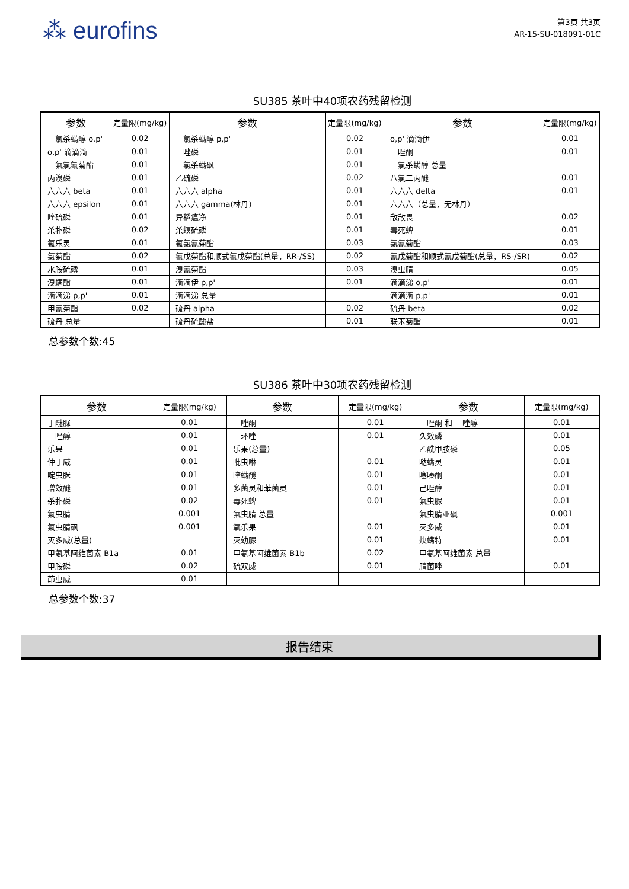⁂ eurofins
第3页 共3页
AR-15-SU-018091-01C
SU385 茶叶中40项农药残留检测
| 参数 | 定量限(mg/kg) | 参数 | 定量限(mg/kg) | 参数 | 定量限(mg/kg) |
| --- | --- | --- | --- | --- | --- |
| 三氯杀螨醇 o,p' | 0.02 | 三氯杀螨醇 p,p' | 0.02 | o,p' 滴滴伊 | 0.01 |
| o,p' 滴滴滴 | 0.01 | 三唑磷 | 0.01 | 三唑酮 | 0.01 |
| 三氟氯氰菊酯 | 0.01 | 三氯杀螨砜 | 0.01 | 三氯杀螨醇 总量 | |
| 丙溴磷 | 0.01 | 乙硫磷 | 0.02 | 八氯二丙醚 | 0.01 |
| 六六六 beta | 0.01 | 六六六 alpha | 0.01 | 六六六 delta | 0.01 |
| 六六六 epsilon | 0.01 | 六六六 gamma(林丹) | 0.01 | 六六六（总量，无林丹） | |
| 喹硫磷 | 0.01 | 异稻瘟净 | 0.01 | 敌敌畏 | 0.02 |
| 杀扑磷 | 0.02 | 杀螟硫磷 | 0.01 | 毒死蜱 | 0.01 |
| 氟乐灵 | 0.01 | 氟氯氰菊酯 | 0.03 | 氯氰菊酯 | 0.03 |
| 氯菊酯 | 0.02 | 氰戊菊酯和顺式氰戊菊酯(总量，RR-/SS) | 0.02 | 氰戊菊酯和顺式氰戊菊酯(总量，RS-/SR) | 0.02 |
| 水胺硫磷 | 0.01 | 溴氰菊酯 | 0.03 | 溴虫腈 | 0.05 |
| 溴螨酯 | 0.01 | 滴滴伊 p,p' | 0.01 | 滴滴涕 o,p' | 0.01 |
| 滴滴涕 p,p' | 0.01 | 滴滴涕 总量 | | 滴滴滴 p,p' | 0.01 |
| 甲氰菊酯 | 0.02 | 硫丹 alpha | 0.02 | 硫丹 beta | 0.02 |
| 硫丹 总量 | | 硫丹硫酸盐 | 0.01 | 联苯菊酯 | 0.01 |
总参数个数:45
SU386 茶叶中30项农药残留检测
| 参数 | 定量限(mg/kg) | 参数 | 定量限(mg/kg) | 参数 | 定量限(mg/kg) |
| --- | --- | --- | --- | --- | --- |
| 丁醚脲 | 0.01 | 三唑酮 | 0.01 | 三唑酮 和 三唑醇 | 0.01 |
| 三唑醇 | 0.01 | 三环唑 | 0.01 | 久效磷 | 0.01 |
| 乐果 | 0.01 | 乐果(总量) | | 乙酰甲胺磷 | 0.05 |
| 仲丁威 | 0.01 | 吡虫啉 | 0.01 | 哒螨灵 | 0.01 |
| 啶虫脒 | 0.01 | 喹螨醚 | 0.01 | 噻嗪酮 | 0.01 |
| 增效醚 | 0.01 | 多菌灵和苯菌灵 | 0.01 | 己唑醇 | 0.01 |
| 杀扑磷 | 0.02 | 毒死蜱 | 0.01 | 氟虫脲 | 0.01 |
| 氟虫腈 | 0.001 | 氟虫腈 总量 | | 氟虫腈亚砜 | 0.001 |
| 氟虫腈砜 | 0.001 | 氧乐果 | 0.01 | 灭多威 | 0.01 |
| 灭多威(总量) | | 灭幼脲 | 0.01 | 炔螨特 | 0.01 |
| 甲氨基阿维菌素 B1a | 0.01 | 甲氨基阿维菌素 B1b | 0.02 | 甲氨基阿维菌素 总量 | |
| 甲胺磷 | 0.02 | 硫双威 | 0.01 | 腈菌唑 | 0.01 |
| 茚虫威 | 0.01 | | | | |
总参数个数:37
报告结束